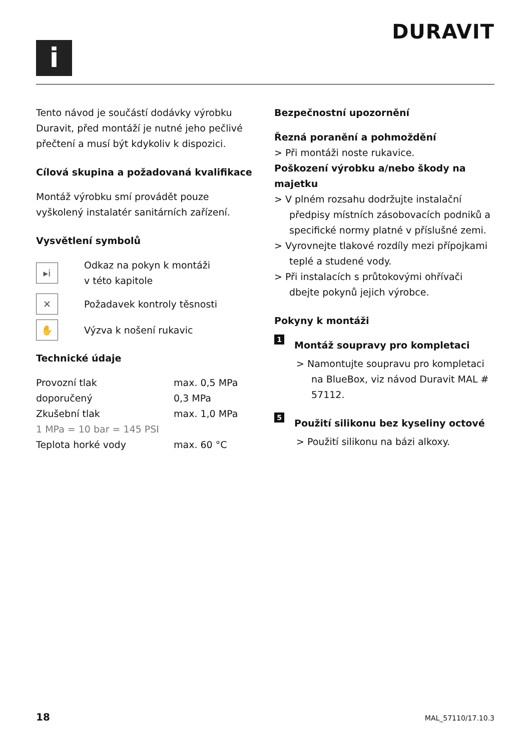i
DURAVIT
Tento návod je součástí dodávky výrobku Duravit, před montáží je nutné jeho pečlivé přečtení a musí být kdykoliv k dispozici.
Cílová skupina a požadovaná kvalifikace
Montáž výrobku smí provádět pouze vyškolený instalatér sanitárních zařízení.
Vysvětlení symbolů
▸i
Odkaz na pokyn k montáži
v této kapitole
✕
Požadavek kontroly těsnosti
✋
Výzva k nošení rukavic
Technické údaje
| Provozní tlak | max. 0,5 MPa |
| doporučený | 0,3 MPa |
| Zkušební tlak | max. 1,0 MPa |
| 1 MPa = 10 bar = 145 PSI | |
| Teplota horké vody | max. 60 °C |
Bezpečnostní upozornění
Řezná poranění a pohmoždění
> Při montáži noste rukavice.
Poškození výrobku a/nebo škody na majetku
> V plném rozsahu dodržujte instalační předpisy místních zásobovacích podniků a specifické normy platné v příslušné zemi.
> Vyrovnejte tlakové rozdíly mezi přípojkami teplé a studené vody.
> Při instalacích s průtokovými ohřívači dbejte pokynů jejich výrobce.
Pokyny k montáži
1 Montáž soupravy pro kompletaci
> Namontujte soupravu pro kompletaci na BlueBox, viz návod Duravit MAL # 57112.
5 Použití silikonu bez kyseliny octové
> Použití silikonu na bázi alkoxy.
18 MAL_57110/17.10.3